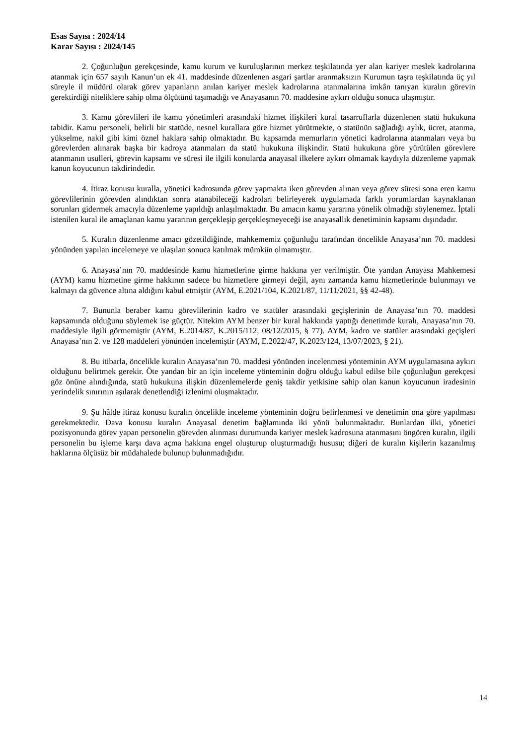Esas Sayısı : 2024/14
Karar Sayısı : 2024/145
2. Çoğunluğun gerekçesinde, kamu kurum ve kuruluşlarının merkez teşkilatında yer alan kariyer meslek kadrolarına atanmak için 657 sayılı Kanun’un ek 41. maddesinde düzenlenen asgari şartlar aranmaksızın Kurumun taşra teşkilatında üç yıl süreyle il müdürü olarak görev yapanların anılan kariyer meslek kadrolarına atanmalarına imkân tanıyan kuralın görevin gerektirdiği niteliklere sahip olma ölçütünü taşımadığı ve Anayasanın 70. maddesine aykırı olduğu sonuca ulaşmıştır.
3. Kamu görevlileri ile kamu yönetimleri arasındaki hizmet ilişkileri kural tasarruflarla düzenlenen statü hukukuna tabidir. Kamu personeli, belirli bir statüde, nesnel kurallara göre hizmet yürütmekte, o statünün sağladığı aylık, ücret, atanma, yükselme, nakil gibi kimi öznel haklara sahip olmaktadır. Bu kapsamda memurların yönetici kadrolarına atanmaları veya bu görevlerden alınarak başka bir kadroya atanmaları da statü hukukuna ilişkindir. Statü hukukuna göre yürütülen görevlere atanmanın usulleri, görevin kapsamı ve süresi ile ilgili konularda anayasal ilkelere aykırı olmamak kaydıyla düzenleme yapmak kanun koyucunun takdirindedir.
4. İtiraz konusu kuralla, yönetici kadrosunda görev yapmakta iken görevden alınan veya görev süresi sona eren kamu görevlilerinin görevden alındıktan sonra atanabileceği kadroları belirleyerek uygulamada farklı yorumlardan kaynaklanan sorunları gidermek amacıyla düzenleme yapıldığı anlaşılmaktadır. Bu amacın kamu yararına yönelik olmadığı söylenemez. İptali istenilen kural ile amaçlanan kamu yararının gerçekleşip gerçekleşmeyeceği ise anayasallık denetiminin kapsamı dışındadır.
5. Kuralın düzenlenme amacı gözetildiğinde, mahkememiz çoğunluğu tarafından öncelikle Anayasa’nın 70. maddesi yönünden yapılan incelemeye ve ulaşılan sonuca katılmak mümkün olmamıştır.
6. Anayasa’nın 70. maddesinde kamu hizmetlerine girme hakkına yer verilmiştir. Öte yandan Anayasa Mahkemesi (AYM) kamu hizmetine girme hakkının sadece bu hizmetlere girmeyi değil, aynı zamanda kamu hizmetlerinde bulunmayı ve kalmayı da güvence altına aldığını kabul etmiştir (AYM, E.2021/104, K.2021/87, 11/11/2021, §§ 42-48).
7. Bununla beraber kamu görevlilerinin kadro ve statüler arasındaki geçişlerinin de Anayasa’nın 70. maddesi kapsamında olduğunu söylemek ise güçtür. Nitekim AYM benzer bir kural hakkında yaptığı denetimde kuralı, Anayasa’nın 70. maddesiyle ilgili görmemiştir (AYM, E.2014/87, K.2015/112, 08/12/2015, § 77). AYM, kadro ve statüler arasındaki geçişleri Anayasa’nın 2. ve 128 maddeleri yönünden incelemiştir (AYM, E.2022/47, K.2023/124, 13/07/2023, § 21).
8. Bu itibarla, öncelikle kuralın Anayasa’nın 70. maddesi yönünden incelenmesi yönteminin AYM uygulamasına aykırı olduğunu belirtmek gerekir. Öte yandan bir an için inceleme yönteminin doğru olduğu kabul edilse bile çoğunluğun gerekçesi göz önüne alındığında, statü hukukuna ilişkin düzenlemelerde geniş takdir yetkisine sahip olan kanun koyucunun iradesinin yerindelik sınırının aşılarak denetlendiği izlenimi oluşmaktadır.
9. Şu hâlde itiraz konusu kuralın öncelikle inceleme yönteminin doğru belirlenmesi ve denetimin ona göre yapılması gerekmektedir. Dava konusu kuralın Anayasal denetim bağlamında iki yönü bulunmaktadır. Bunlardan ilki, yönetici pozisyonunda görev yapan personelin görevden alınması durumunda kariyer meslek kadrosuna atanmasını öngören kuralın, ilgili personelin bu işleme karşı dava açma hakkına engel oluşturup oluşturmadığı hususu; diğeri de kuralın kişilerin kazanılmış haklarına ölçüsüz bir müdahalede bulunup bulunmadığıdır.
14